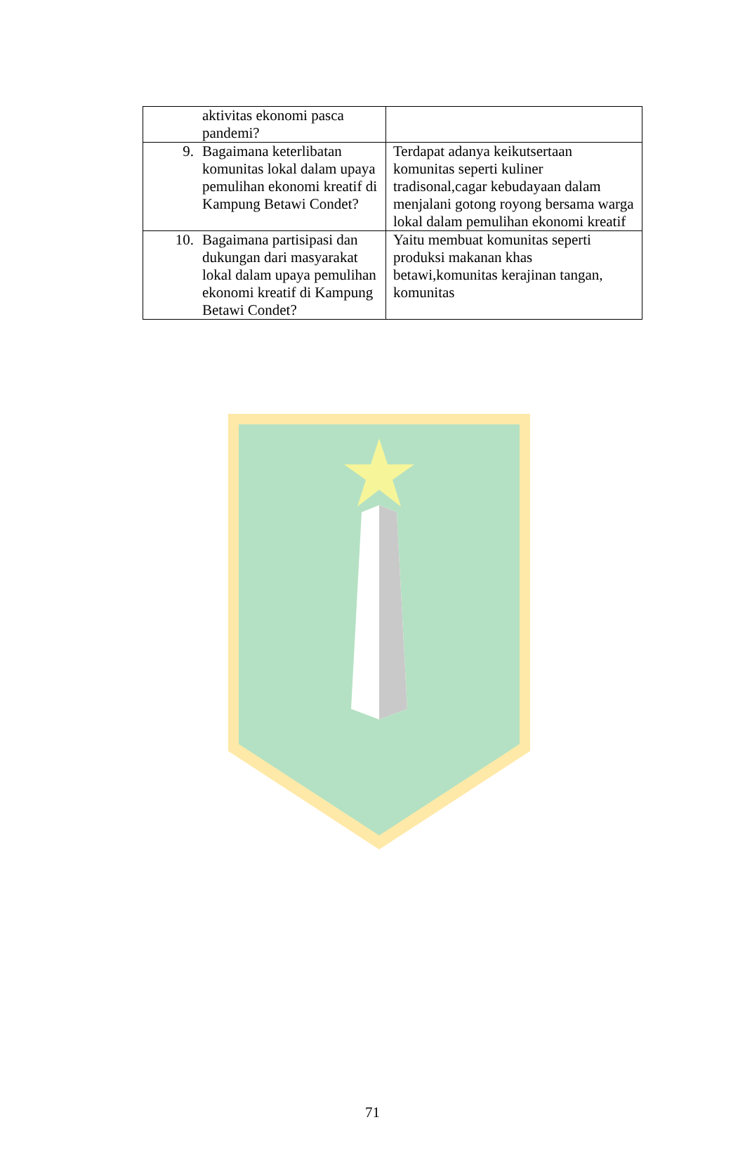| aktivitas ekonomi pasca pandemi? | |
| 9. Bagaimana keterlibatan komunitas lokal dalam upaya pemulihan ekonomi kreatif di Kampung Betawi Condet? | Terdapat adanya keikutsertaan komunitas seperti kuliner tradisonal,cagar kebudayaan dalam menjalani gotong royong bersama warga lokal dalam pemulihan ekonomi kreatif |
| 10. Bagaimana partisipasi dan dukungan dari masyarakat lokal dalam upaya pemulihan ekonomi kreatif di Kampung Betawi Condet? | Yaitu membuat komunitas seperti produksi makanan khas betawi,komunitas kerajinan tangan, komunitas |
71